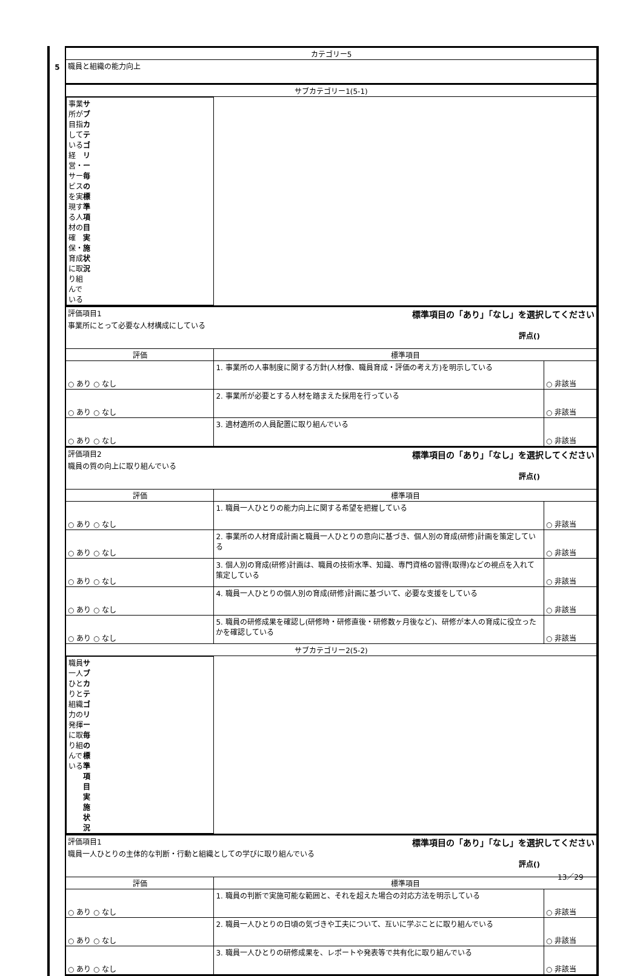5
| カテゴリー5 | | |
| 職員と組織の能力向上 | | |
| サブカテゴリー1(5-1) | | |
| 事業所が目指している経営・サービスを実現する人材の確保・育成 に取り組んでいる サブカテゴリー毎の 標準項目実施状況 | | |
| 評価項目1 標準項目の「あり」「なし」を選択してください 事業所にとって必要な人材構成にしている 評点() | | |
| 評価 | 標準項目 | |
| ○ あり ○ なし | 1. 事業所の人事制度に関する方針(人材像、職員育成・評価の考え方)を明示している | ○ 非該当 |
| ○ あり ○ なし | 2. 事業所が必要とする人材を踏まえた採用を行っている | ○ 非該当 |
| ○ あり ○ なし | 3. 適材適所の人員配置に取り組んでいる | ○ 非該当 |
| 評価項目2 標準項目の「あり」「なし」を選択してください 職員の質の向上に取り組んでいる 評点() | | |
| 評価 | 標準項目 | |
| ○ あり ○ なし | 1. 職員一人ひとりの能力向上に関する希望を把握している | ○ 非該当 |
| ○ あり ○ なし | 2. 事業所の人材育成計画と職員一人ひとりの意向に基づき、個人別の育成(研修)計画を策定している | ○ 非該当 |
| ○ あり ○ なし | 3. 個人別の育成(研修)計画は、職員の技術水準、知識、専門資格の習得(取得)などの視点を入れて策定している | ○ 非該当 |
| ○ あり ○ なし | 4. 職員一人ひとりの個人別の育成(研修)計画に基づいて、必要な支援をしている | ○ 非該当 |
| ○ あり ○ なし | 5. 職員の研修成果を確認し(研修時・研修直後・研修数ヶ月後など)、研修が本人の育成に役立ったかを確認している | ○ 非該当 |
| サブカテゴリー2(5-2) | | |
| 職員一人ひとりと組織力の発揮に取り組んでいる サブカテゴリー毎の 標準項目実施状況 | | |
| 評価項目1 標準項目の「あり」「なし」を選択してください 職員一人ひとりの主体的な判断・行動と組織としての学びに取り組んでいる 評点() | | |
| 評価 | 標準項目 | |
| ○ あり ○ なし | 1. 職員の判断で実施可能な範囲と、それを超えた場合の対応方法を明示している | ○ 非該当 |
| ○ あり ○ なし | 2. 職員一人ひとりの日頃の気づきや工夫について、互いに学ぶことに取り組んでいる | ○ 非該当 |
| ○ あり ○ なし | 3. 職員一人ひとりの研修成果を、レポートや発表等で共有化に取り組んでいる | ○ 非該当 |
13／29